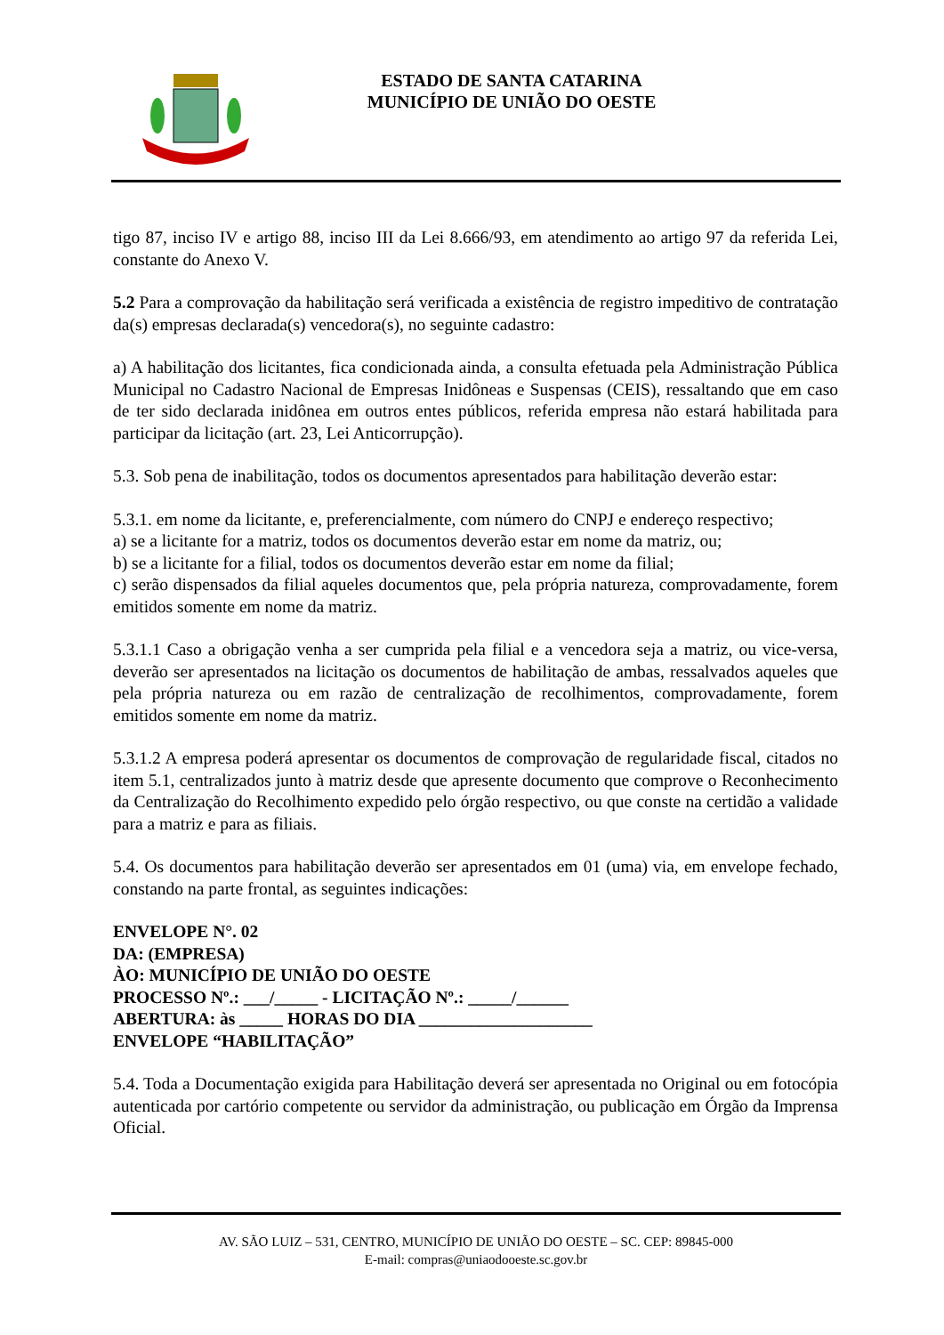ESTADO DE SANTA CATARINA
MUNICÍPIO DE UNIÃO DO OESTE
tigo 87, inciso IV e artigo 88, inciso III da Lei 8.666/93, em atendimento ao artigo 97 da referida Lei, constante do Anexo V.
5.2 Para a comprovação da habilitação será verificada a existência de registro impeditivo de contratação da(s) empresas declarada(s) vencedora(s), no seguinte cadastro:
a) A habilitação dos licitantes, fica condicionada ainda, a consulta efetuada pela Administração Pública Municipal no Cadastro Nacional de Empresas Inidôneas e Suspensas (CEIS), ressaltando que em caso de ter sido declarada inidônea em outros entes públicos, referida empresa não estará habilitada para participar da licitação (art. 23, Lei Anticorrupção).
5.3. Sob pena de inabilitação, todos os documentos apresentados para habilitação deverão estar:
5.3.1. em nome da licitante, e, preferencialmente, com número do CNPJ e endereço respectivo;
a) se a licitante for a matriz, todos os documentos deverão estar em nome da matriz, ou;
b) se a licitante for a filial, todos os documentos deverão estar em nome da filial;
c) serão dispensados da filial aqueles documentos que, pela própria natureza, comprovadamente, forem emitidos somente em nome da matriz.
5.3.1.1 Caso a obrigação venha a ser cumprida pela filial e a vencedora seja a matriz, ou vice-versa, deverão ser apresentados na licitação os documentos de habilitação de ambas, ressalvados aqueles que pela própria natureza ou em razão de centralização de recolhimentos, comprovadamente, forem emitidos somente em nome da matriz.
5.3.1.2 A empresa poderá apresentar os documentos de comprovação de regularidade fiscal, citados no item 5.1, centralizados junto à matriz desde que apresente documento que comprove o Reconhecimento da Centralização do Recolhimento expedido pelo órgão respectivo, ou que conste na certidão a validade para a matriz e para as filiais.
5.4. Os documentos para habilitação deverão ser apresentados em 01 (uma) via, em envelope fechado, constando na parte frontal, as seguintes indicações:
ENVELOPE N°. 02
DA: (EMPRESA)
ÀO: MUNICÍPIO DE UNIÃO DO OESTE
PROCESSO Nº.: ___/_____ - LICITAÇÃO Nº.: _____/______
ABERTURA: às _____ HORAS DO DIA ____________________
ENVELOPE “HABILITAÇÃO”
5.4. Toda a Documentação exigida para Habilitação deverá ser apresentada no Original ou em fotocópia autenticada por cartório competente ou servidor da administração, ou publicação em Órgão da Imprensa Oficial.
AV. SÃO LUIZ – 531, CENTRO, MUNICÍPIO DE UNIÃO DO OESTE – SC. CEP: 89845-000
E-mail: compras@uniaodooeste.sc.gov.br